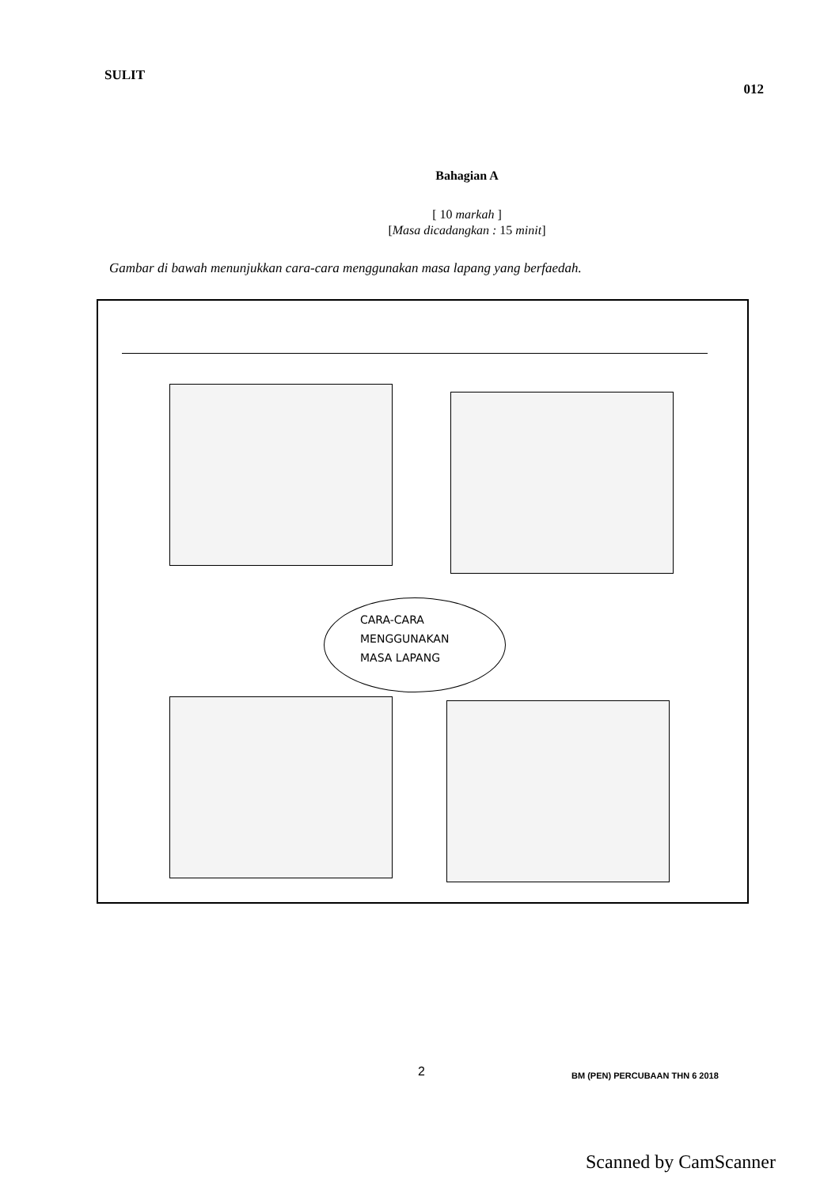SULIT 012
Bahagian A
[ 10 markah ]
[Masa dicadangkan : 15 minit]
Gambar di bawah menunjukkan cara-cara menggunakan masa lapang yang berfaedah.
CARA-CARA
MENGGUNAKAN
MASA LAPANG
2 BM (PEN) PERCUBAAN THN 6 2018
Scanned by CamScanner